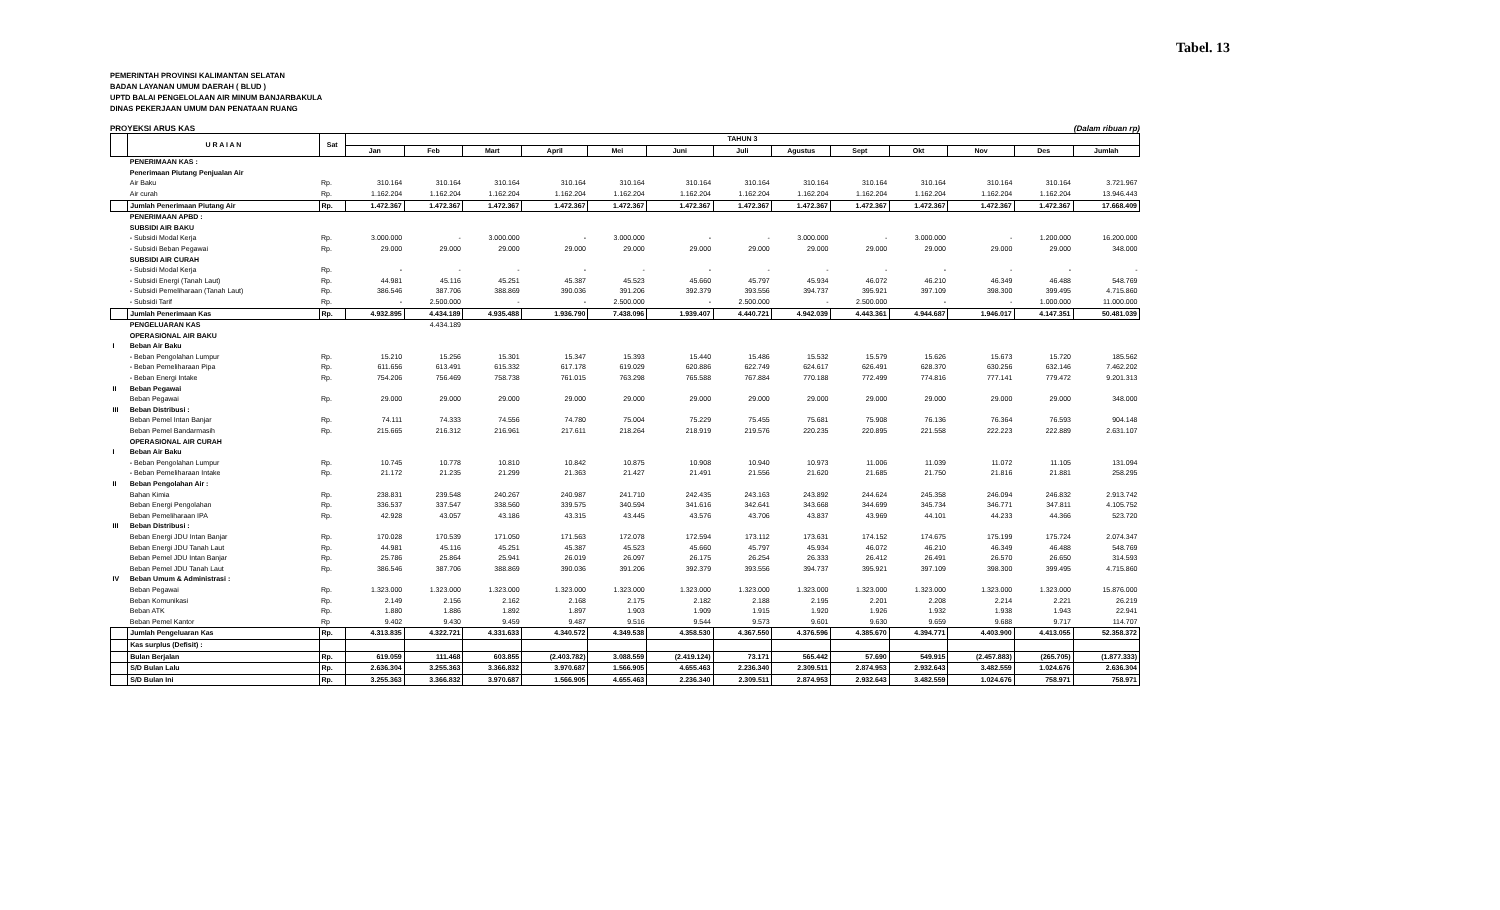Tabel. 13
PEMERINTAH PROVINSI KALIMANTAN SELATAN
BADAN LAYANAN UMUM DAERAH ( BLUD )
UPTD BALAI PENGELOLAAN AIR MINUM BANJARBAKULA
DINAS PEKERJAAN UMUM DAN PENATAAN RUANG
PROYEKSI ARUS KAS (Dalam ribuan rp)
| | U R A I A N | Sat | TAHUN 3 | | | | | | | | | | | | |
| --- | --- | --- | --- | --- | --- | --- | --- | --- | --- | --- | --- | --- | --- | --- | --- |
| | | | Jan | Feb | Mart | April | Mei | Juni | Juli | Agustus | Sept | Okt | Nov | Des | Jumlah |
| | PENERIMAAN KAS : | | | | | | | | | | | | | | |
| | Penerimaan Piutang Penjualan Air | | | | | | | | | | | | | | |
| | Air Baku | Rp. | 310.164 | 310.164 | 310.164 | 310.164 | 310.164 | 310.164 | 310.164 | 310.164 | 310.164 | 310.164 | 310.164 | 310.164 | 3.721.967 |
| | Air curah | Rp. | 1.162.204 | 1.162.204 | 1.162.204 | 1.162.204 | 1.162.204 | 1.162.204 | 1.162.204 | 1.162.204 | 1.162.204 | 1.162.204 | 1.162.204 | 1.162.204 | 13.946.443 |
| | Jumlah Penerimaan Piutang Air | Rp. | 1.472.367 | 1.472.367 | 1.472.367 | 1.472.367 | 1.472.367 | 1.472.367 | 1.472.367 | 1.472.367 | 1.472.367 | 1.472.367 | 1.472.367 | 1.472.367 | 17.668.409 |
| | PENERIMAAN APBD : | | | | | | | | | | | | | | |
| | SUBSIDI AIR BAKU | | | | | | | | | | | | | | |
| | - Subsidi Modal Kerja | Rp. | 3.000.000 | - | 3.000.000 | - | 3.000.000 | - | - | 3.000.000 | - | 3.000.000 | - | 1.200.000 | 16.200.000 |
| | - Subsidi Beban Pegawai | Rp. | 29.000 | 29.000 | 29.000 | 29.000 | 29.000 | 29.000 | 29.000 | 29.000 | 29.000 | 29.000 | 29.000 | 29.000 | 348.000 |
| | SUBSIDI AIR CURAH | | | | | | | | | | | | | | |
| | - Subsidi Modal Kerja | Rp. | - | - | - | - | - | - | - | - | - | - | - | - | - |
| | - Subsidi Energi (Tanah Laut) | Rp. | 44.981 | 45.116 | 45.251 | 45.387 | 45.523 | 45.660 | 45.797 | 45.934 | 46.072 | 46.210 | 46.349 | 46.488 | 548.769 |
| | - Subsidi Pemeliharaan (Tanah Laut) | Rp. | 386.546 | 387.706 | 388.869 | 390.036 | 391.206 | 392.379 | 393.556 | 394.737 | 395.921 | 397.109 | 398.300 | 399.495 | 4.715.860 |
| | - Subsidi Tarif | Rp. | - | 2.500.000 | - | - | 2.500.000 | - | 2.500.000 | - | 2.500.000 | - | - | 1.000.000 | 11.000.000 |
| | Jumlah Penerimaan Kas | Rp. | 4.932.895 | 4.434.189 | 4.935.488 | 1.936.790 | 7.438.096 | 1.939.407 | 4.440.721 | 4.942.039 | 4.443.361 | 4.944.687 | 1.946.017 | 4.147.351 | 50.481.039 |
| | PENGELUARAN KAS | | | 4.434.189 | | | | | | | | | | | |
| | OPERASIONAL AIR BAKU | | | | | | | | | | | | | | |
| I | Beban Air Baku | | | | | | | | | | | | | | |
| | - Beban Pengolahan Lumpur | Rp. | 15.210 | 15.256 | 15.301 | 15.347 | 15.393 | 15.440 | 15.486 | 15.532 | 15.579 | 15.626 | 15.673 | 15.720 | 185.562 |
| | - Beban Pemeliharaan Pipa | Rp. | 611.656 | 613.491 | 615.332 | 617.178 | 619.029 | 620.886 | 622.749 | 624.617 | 626.491 | 628.370 | 630.256 | 632.146 | 7.462.202 |
| | - Beban Energi Intake | Rp. | 754.206 | 756.469 | 758.738 | 761.015 | 763.298 | 765.588 | 767.884 | 770.188 | 772.499 | 774.816 | 777.141 | 779.472 | 9.201.313 |
| II | Beban Pegawai | | | | | | | | | | | | | | |
| | Beban Pegawai | Rp. | 29.000 | 29.000 | 29.000 | 29.000 | 29.000 | 29.000 | 29.000 | 29.000 | 29.000 | 29.000 | 29.000 | 29.000 | 348.000 |
| III | Beban Distribusi : | | | | | | | | | | | | | | |
| | Beban Pemel Intan Banjar | Rp. | 74.111 | 74.333 | 74.556 | 74.780 | 75.004 | 75.229 | 75.455 | 75.681 | 75.908 | 76.136 | 76.364 | 76.593 | 904.148 |
| | Beban Pemel Bandarmasih | Rp. | 215.665 | 216.312 | 216.961 | 217.611 | 218.264 | 218.919 | 219.576 | 220.235 | 220.895 | 221.558 | 222.223 | 222.889 | 2.631.107 |
| | OPERASIONAL AIR CURAH | | | | | | | | | | | | | | |
| I | Beban Air Baku | | | | | | | | | | | | | | |
| | - Beban Pengolahan Lumpur | Rp. | 10.745 | 10.778 | 10.810 | 10.842 | 10.875 | 10.908 | 10.940 | 10.973 | 11.006 | 11.039 | 11.072 | 11.105 | 131.094 |
| | - Beban Pemeliharaan Intake | Rp. | 21.172 | 21.235 | 21.299 | 21.363 | 21.427 | 21.491 | 21.556 | 21.620 | 21.685 | 21.750 | 21.816 | 21.881 | 258.295 |
| II | Beban Pengolahan Air : | | | | | | | | | | | | | | |
| | Bahan Kimia | Rp. | 238.831 | 239.548 | 240.267 | 240.987 | 241.710 | 242.435 | 243.163 | 243.892 | 244.624 | 245.358 | 246.094 | 246.832 | 2.913.742 |
| | Beban Energi Pengolahan | Rp. | 336.537 | 337.547 | 338.560 | 339.575 | 340.594 | 341.616 | 342.641 | 343.668 | 344.699 | 345.734 | 346.771 | 347.811 | 4.105.752 |
| | Beban Pemeliharaan IPA | Rp. | 42.928 | 43.057 | 43.186 | 43.315 | 43.445 | 43.576 | 43.706 | 43.837 | 43.969 | 44.101 | 44.233 | 44.366 | 523.720 |
| III | Beban Distribusi : | | | | | | | | | | | | | | |
| | Beban Energi JDU Intan Banjar | Rp. | 170.028 | 170.539 | 171.050 | 171.563 | 172.078 | 172.594 | 173.112 | 173.631 | 174.152 | 174.675 | 175.199 | 175.724 | 2.074.347 |
| | Beban Energi JDU Tanah Laut | Rp. | 44.981 | 45.116 | 45.251 | 45.387 | 45.523 | 45.660 | 45.797 | 45.934 | 46.072 | 46.210 | 46.349 | 46.488 | 548.769 |
| | Beban Pemel JDU Intan Banjar | Rp. | 25.786 | 25.864 | 25.941 | 26.019 | 26.097 | 26.175 | 26.254 | 26.333 | 26.412 | 26.491 | 26.570 | 26.650 | 314.593 |
| | Beban Pemel JDU Tanah Laut | Rp. | 386.546 | 387.706 | 388.869 | 390.036 | 391.206 | 392.379 | 393.556 | 394.737 | 395.921 | 397.109 | 398.300 | 399.495 | 4.715.860 |
| IV | Beban Umum & Administrasi : | | | | | | | | | | | | | | |
| | Beban Pegawai | Rp. | 1.323.000 | 1.323.000 | 1.323.000 | 1.323.000 | 1.323.000 | 1.323.000 | 1.323.000 | 1.323.000 | 1.323.000 | 1.323.000 | 1.323.000 | 1.323.000 | 15.876.000 |
| | Beban Komunikasi | Rp. | 2.149 | 2.156 | 2.162 | 2.168 | 2.175 | 2.182 | 2.188 | 2.195 | 2.201 | 2.208 | 2.214 | 2.221 | 26.219 |
| | Beban ATK | Rp. | 1.880 | 1.886 | 1.892 | 1.897 | 1.903 | 1.909 | 1.915 | 1.920 | 1.926 | 1.932 | 1.938 | 1.943 | 22.941 |
| | Beban Pemel Kantor | Rp | 9.402 | 9.430 | 9.459 | 9.487 | 9.516 | 9.544 | 9.573 | 9.601 | 9.630 | 9.659 | 9.688 | 9.717 | 114.707 |
| | Jumlah Pengeluaran Kas | Rp. | 4.313.835 | 4.322.721 | 4.331.633 | 4.340.572 | 4.349.538 | 4.358.530 | 4.367.550 | 4.376.596 | 4.385.670 | 4.394.771 | 4.403.900 | 4.413.055 | 52.358.372 |
| | Kas surplus (Defisit) : | | | | | | | | | | | | | | |
| | Bulan Berjalan | Rp. | 619.059 | 111.468 | 603.855 | (2.403.782) | 3.088.559 | (2.419.124) | 73.171 | 565.442 | 57.690 | 549.915 | (2.457.883) | (265.705) | (1.877.333) |
| | S/D Bulan Lalu | Rp. | 2.636.304 | 3.255.363 | 3.366.832 | 3.970.687 | 1.566.905 | 4.655.463 | 2.236.340 | 2.309.511 | 2.874.953 | 2.932.643 | 3.482.559 | 1.024.676 | 2.636.304 |
| | S/D Bulan Ini | Rp. | 3.255.363 | 3.366.832 | 3.970.687 | 1.566.905 | 4.655.463 | 2.236.340 | 2.309.511 | 2.874.953 | 2.932.643 | 3.482.559 | 1.024.676 | 758.971 | 758.971 |